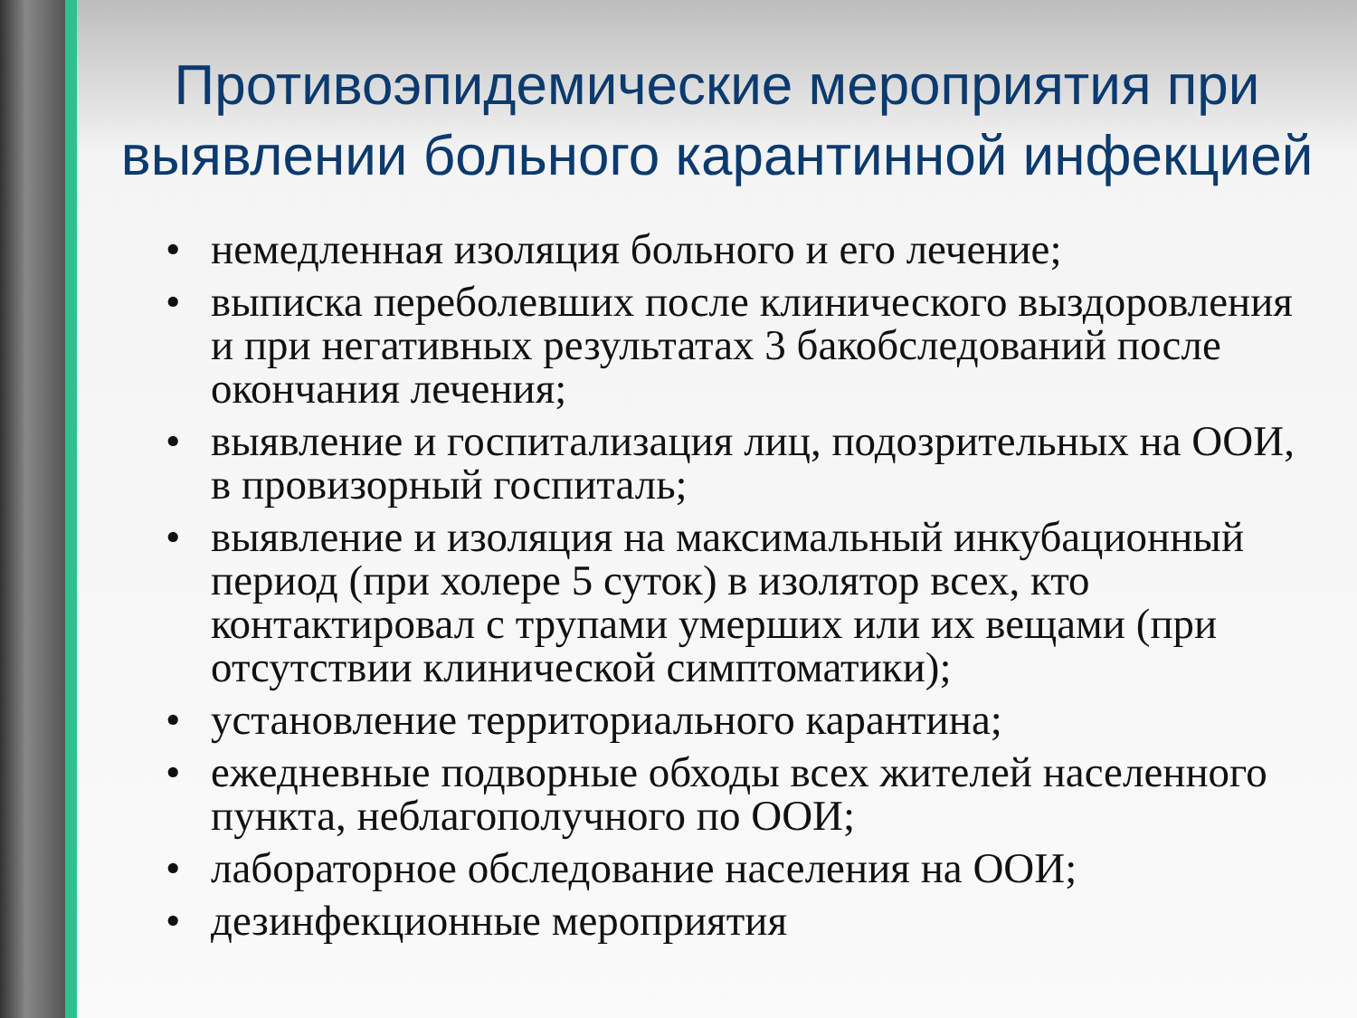Противоэпидемические мероприятия при выявлении больного карантинной инфекцией
• немедленная изоляция больного и его лечение;
• выписка переболевших после клинического выздоровления и при негативных результатах 3 бакобследований после окончания лечения;
• выявление и госпитализация лиц, подозрительных на ООИ, в провизорный госпиталь;
• выявление и изоляция на максимальный инкубационный период (при холере 5 суток) в изолятор всех, кто контактировал с трупами умерших или их вещами (при отсутствии клинической симптоматики);
• установление территориального карантина;
• ежедневные подворные обходы всех жителей населенного пункта, неблагополучного по ООИ;
• лабораторное обследование населения на ООИ;
• дезинфекционные мероприятия